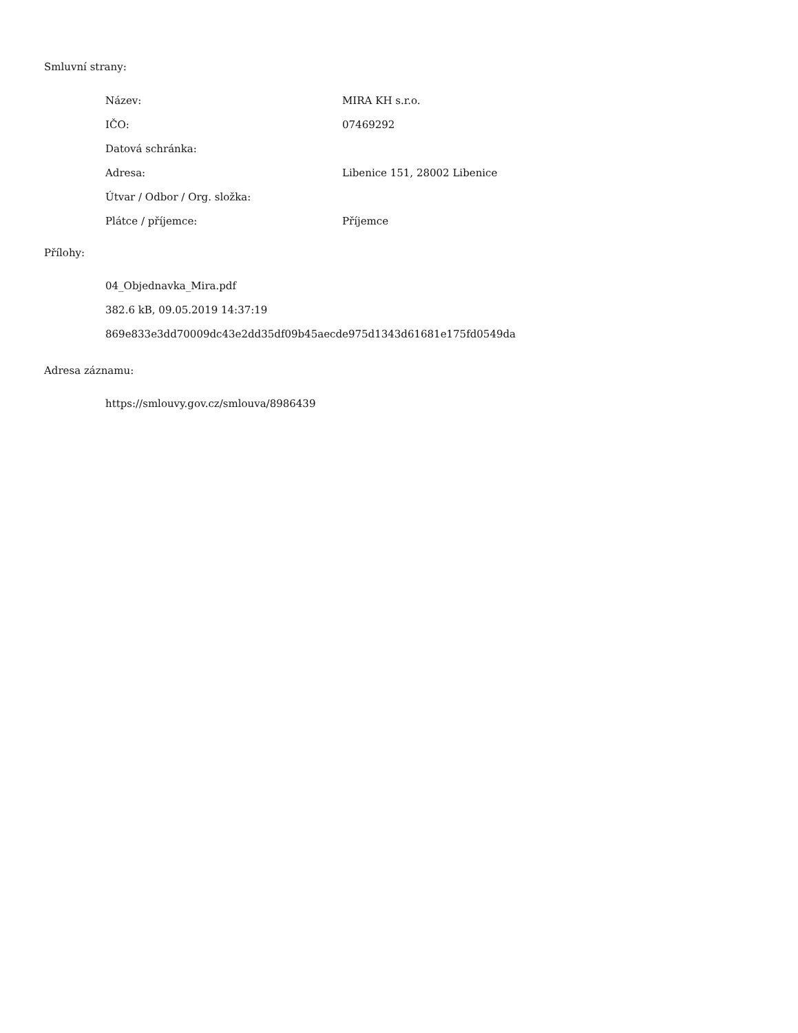Smluvní strany:
| Název: | MIRA KH s.r.o. |
| IČO: | 07469292 |
| Datová schránka: | |
| Adresa: | Libenice 151, 28002 Libenice |
| Útvar / Odbor / Org. složka: | |
| Plátce / příjemce: | Příjemce |
Přílohy:
04_Objednavka_Mira.pdf
382.6 kB, 09.05.2019 14:37:19
869e833e3dd70009dc43e2dd35df09b45aecde975d1343d61681e175fd0549da
Adresa záznamu:
https://smlouvy.gov.cz/smlouva/8986439